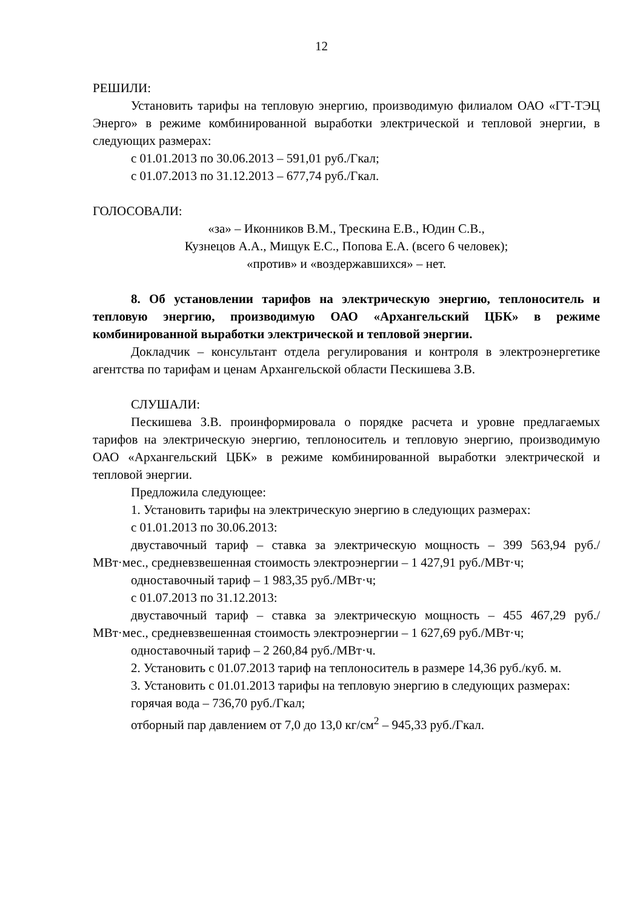12
РЕШИЛИ:
Установить тарифы на тепловую энергию, производимую филиалом ОАО «ГТ-ТЭЦ Энерго» в режиме комбинированной выработки электрической и тепловой энергии, в следующих размерах:
с 01.01.2013 по 30.06.2013 – 591,01 руб./Гкал;
с 01.07.2013 по 31.12.2013 – 677,74 руб./Гкал.
ГОЛОСОВАЛИ:
«за» – Иконников В.М., Трескина Е.В., Юдин С.В.,
Кузнецов А.А., Мищук Е.С., Попова Е.А. (всего 6 человек);
«против» и «воздержавшихся» – нет.
8. Об установлении тарифов на электрическую энергию, теплоноситель и тепловую энергию, производимую ОАО «Архангельский ЦБК» в режиме комбинированной выработки электрической и тепловой энергии.
Докладчик – консультант отдела регулирования и контроля в электроэнергетике агентства по тарифам и ценам Архангельской области Пескишева З.В.
СЛУШАЛИ:
Пескишева З.В. проинформировала о порядке расчета и уровне предлагаемых тарифов на электрическую энергию, теплоноситель и тепловую энергию, производимую ОАО «Архангельский ЦБК» в режиме комбинированной выработки электрической и тепловой энергии.
Предложила следующее:
1. Установить тарифы на электрическую энергию в следующих размерах:
с 01.01.2013 по 30.06.2013:
двуставочный тариф – ставка за электрическую мощность – 399 563,94 руб./МВт·мес., средневзвешенная стоимость электроэнергии – 1 427,91 руб./МВт·ч;
одноставочный тариф – 1 983,35 руб./МВт·ч;
с 01.07.2013 по 31.12.2013:
двуставочный тариф – ставка за электрическую мощность – 455 467,29 руб./МВт·мес., средневзвешенная стоимость электроэнергии – 1 627,69 руб./МВт·ч;
одноставочный тариф – 2 260,84 руб./МВт·ч.
2. Установить с 01.07.2013 тариф на теплоноситель в размере 14,36 руб./куб. м.
3. Установить с 01.01.2013 тарифы на тепловую энергию в следующих размерах:
горячая вода – 736,70 руб./Гкал;
отборный пар давлением от 7,0 до 13,0 кг/см<sup>2</sup> – 945,33 руб./Гкал.